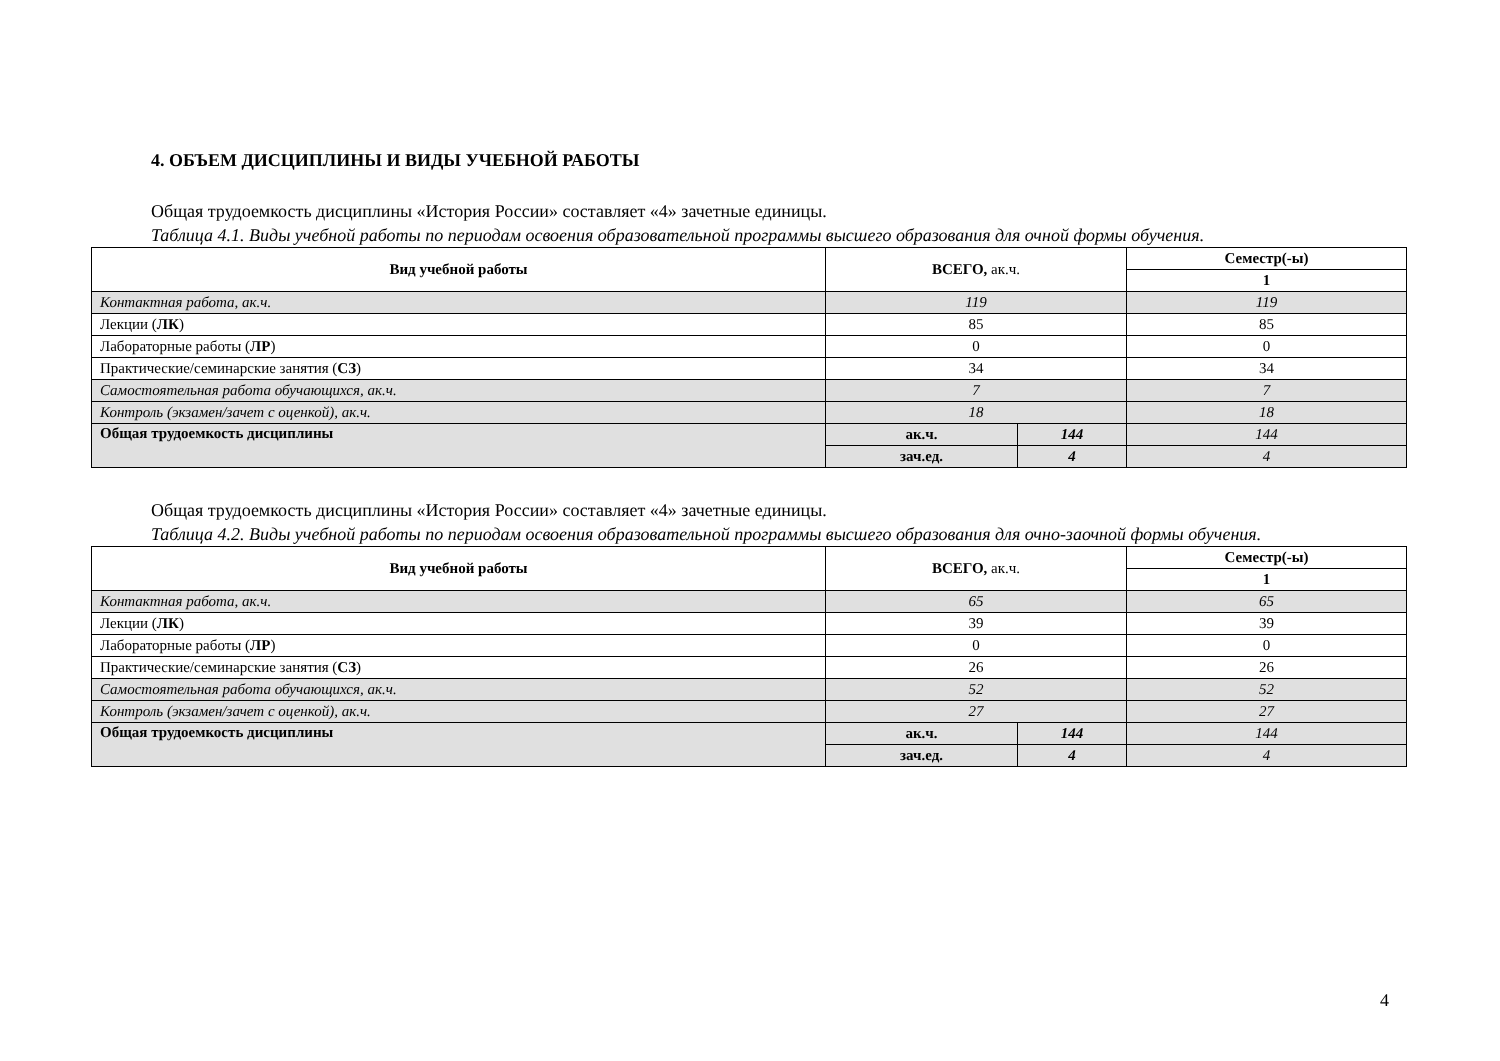4. ОБЪЕМ ДИСЦИПЛИНЫ И ВИДЫ УЧЕБНОЙ РАБОТЫ
Общая трудоемкость дисциплины «История России» составляет «4» зачетные единицы.
Таблица 4.1. Виды учебной работы по периодам освоения образовательной программы высшего образования для очной формы обучения.
| Вид учебной работы | ВСЕГО, ак.ч. | | Семестр(-ы) |
| --- | --- | --- | --- |
| | | | 1 |
| Контактная работа, ак.ч. | 119 | | 119 |
| Лекции ( ЛК ) | 85 | | 85 |
| Лабораторные работы ( ЛР ) | 0 | | 0 |
| Практические/семинарские занятия ( СЗ ) | 34 | | 34 |
| Самостоятельная работа обучающихся, ак.ч. | 7 | | 7 |
| Контроль (экзамен/зачет с оценкой), ак.ч. | 18 | | 18 |
| Общая трудоемкость дисциплины | ак.ч. | 144 | 144 |
| | зач.ед. | 4 | 4 |
Общая трудоемкость дисциплины «История России» составляет «4» зачетные единицы.
Таблица 4.2. Виды учебной работы по периодам освоения образовательной программы высшего образования для очно-заочной формы обучения.
| Вид учебной работы | ВСЕГО, ак.ч. | | Семестр(-ы) |
| --- | --- | --- | --- |
| | | | 1 |
| Контактная работа, ак.ч. | 65 | | 65 |
| Лекции ( ЛК ) | 39 | | 39 |
| Лабораторные работы ( ЛР ) | 0 | | 0 |
| Практические/семинарские занятия ( СЗ ) | 26 | | 26 |
| Самостоятельная работа обучающихся, ак.ч. | 52 | | 52 |
| Контроль (экзамен/зачет с оценкой), ак.ч. | 27 | | 27 |
| Общая трудоемкость дисциплины | ак.ч. | 144 | 144 |
| | зач.ед. | 4 | 4 |
4